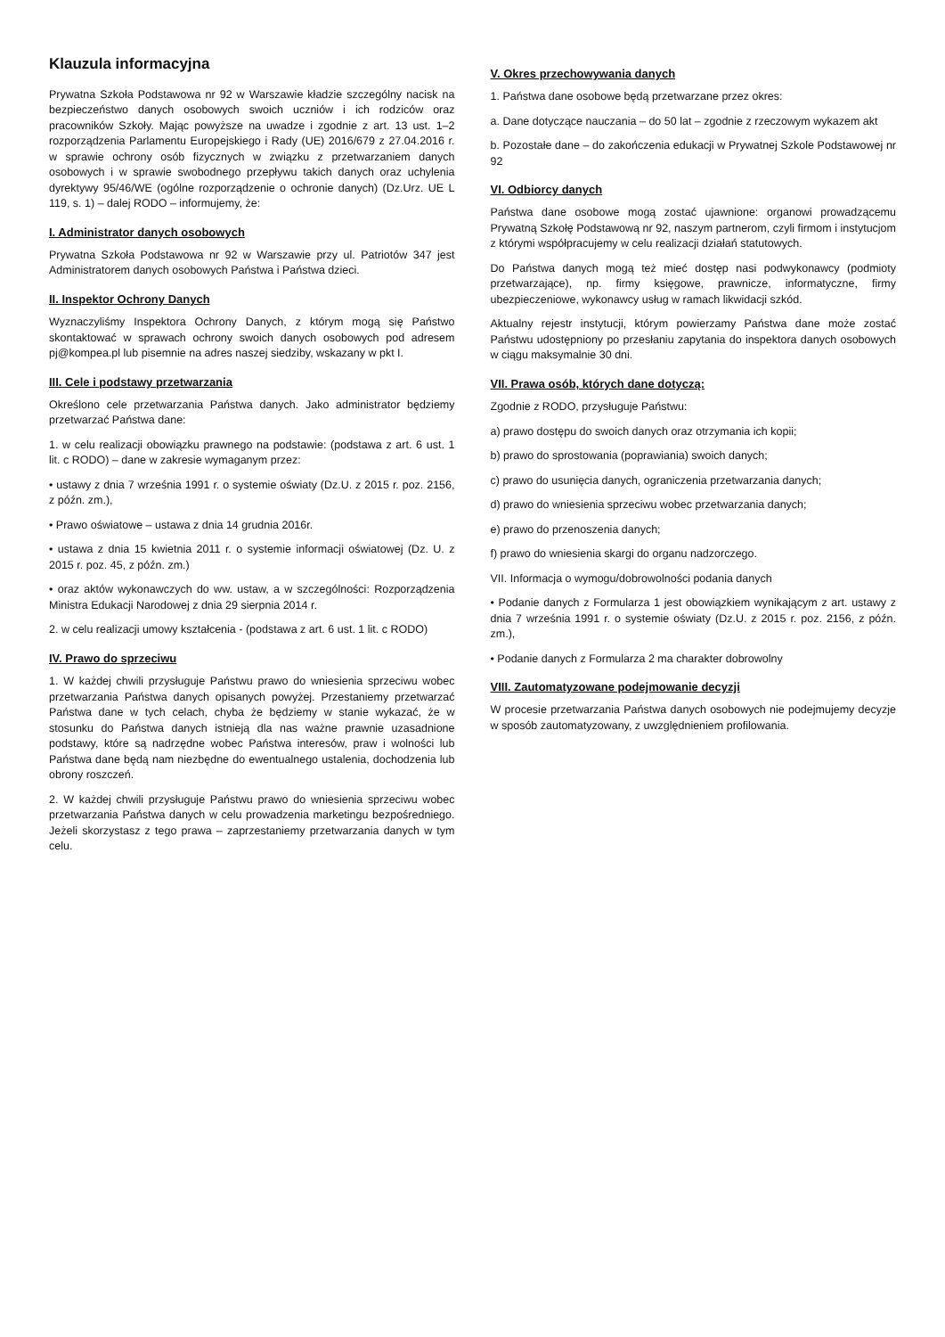Klauzula informacyjna
Prywatna Szkoła Podstawowa nr 92 w Warszawie kładzie szczególny nacisk na bezpieczeństwo danych osobowych swoich uczniów i ich rodziców oraz pracowników Szkoły. Mając powyższe na uwadze i zgodnie z art. 13 ust. 1–2 rozporządzenia Parlamentu Europejskiego i Rady (UE) 2016/679 z 27.04.2016 r. w sprawie ochrony osób fizycznych w związku z przetwarzaniem danych osobowych i w sprawie swobodnego przepływu takich danych oraz uchylenia dyrektywy 95/46/WE (ogólne rozporządzenie o ochronie danych) (Dz.Urz. UE L 119, s. 1) – dalej RODO – informujemy, że:
I. Administrator danych osobowych
Prywatna Szkoła Podstawowa nr 92 w Warszawie przy ul. Patriotów 347 jest Administratorem danych osobowych Państwa i Państwa dzieci.
II. Inspektor Ochrony Danych
Wyznaczyliśmy Inspektora Ochrony Danych, z którym mogą się Państwo skontaktować w sprawach ochrony swoich danych osobowych pod adresem pj@kompea.pl lub pisemnie na adres naszej siedziby, wskazany w pkt I.
III. Cele i podstawy przetwarzania
Określono cele przetwarzania Państwa danych. Jako administrator będziemy przetwarzać Państwa dane:
1. w celu realizacji obowiązku prawnego na podstawie: (podstawa z art. 6 ust. 1 lit. c RODO) – dane w zakresie wymaganym przez:
• ustawy z dnia 7 września 1991 r. o systemie oświaty (Dz.U. z 2015 r. poz. 2156, z późn. zm.),
• Prawo oświatowe – ustawa z dnia 14 grudnia 2016r.
• ustawa z dnia 15 kwietnia 2011 r. o systemie informacji oświatowej (Dz. U. z 2015 r. poz. 45, z późn. zm.)
• oraz aktów wykonawczych do ww. ustaw, a w szczególności: Rozporządzenia Ministra Edukacji Narodowej z dnia 29 sierpnia 2014 r.
2. w celu realizacji umowy kształcenia - (podstawa z art. 6 ust. 1 lit. c RODO)
IV. Prawo do sprzeciwu
1. W każdej chwili przysługuje Państwu prawo do wniesienia sprzeciwu wobec przetwarzania Państwa danych opisanych powyżej. Przestaniemy przetwarzać Państwa dane w tych celach, chyba że będziemy w stanie wykazać, że w stosunku do Państwa danych istnieją dla nas ważne prawnie uzasadnione podstawy, które są nadrzędne wobec Państwa interesów, praw i wolności lub Państwa dane będą nam niezbędne do ewentualnego ustalenia, dochodzenia lub obrony roszczeń.
2. W każdej chwili przysługuje Państwu prawo do wniesienia sprzeciwu wobec przetwarzania Państwa danych w celu prowadzenia marketingu bezpośredniego. Jeżeli skorzystasz z tego prawa – zaprzestaniemy przetwarzania danych w tym celu.
V. Okres przechowywania danych
1. Państwa dane osobowe będą przetwarzane przez okres:
a. Dane dotyczące nauczania – do 50 lat – zgodnie z rzeczowym wykazem akt
b. Pozostałe dane – do zakończenia edukacji w Prywatnej Szkole Podstawowej nr 92
VI. Odbiorcy danych
Państwa dane osobowe mogą zostać ujawnione: organowi prowadzącemu Prywatną Szkołę Podstawową nr 92, naszym partnerom, czyli firmom i instytucjom z którymi współpracujemy w celu realizacji działań statutowych.
Do Państwa danych mogą też mieć dostęp nasi podwykonawcy (podmioty przetwarzające), np. firmy księgowe, prawnicze, informatyczne, firmy ubezpieczeniowe, wykonawcy usług w ramach likwidacji szkód.
Aktualny rejestr instytucji, którym powierzamy Państwa dane może zostać Państwu udostępniony po przesłaniu zapytania do inspektora danych osobowych w ciągu maksymalnie 30 dni.
VII. Prawa osób, których dane dotyczą:
Zgodnie z RODO, przysługuje Państwu:
a) prawo dostępu do swoich danych oraz otrzymania ich kopii;
b) prawo do sprostowania (poprawiania) swoich danych;
c) prawo do usunięcia danych, ograniczenia przetwarzania danych;
d) prawo do wniesienia sprzeciwu wobec przetwarzania danych;
e) prawo do przenoszenia danych;
f) prawo do wniesienia skargi do organu nadzorczego.
VII. Informacja o wymogu/dobrowolności podania danych
• Podanie danych z Formularza 1 jest obowiązkiem wynikającym z art. ustawy z dnia 7 września 1991 r. o systemie oświaty (Dz.U. z 2015 r. poz. 2156, z późn. zm.),
• Podanie danych z Formularza 2 ma charakter dobrowolny
VIII. Zautomatyzowane podejmowanie decyzji
W procesie przetwarzania Państwa danych osobowych nie podejmujemy decyzje w sposób zautomatyzowany, z uwzględnieniem profilowania.